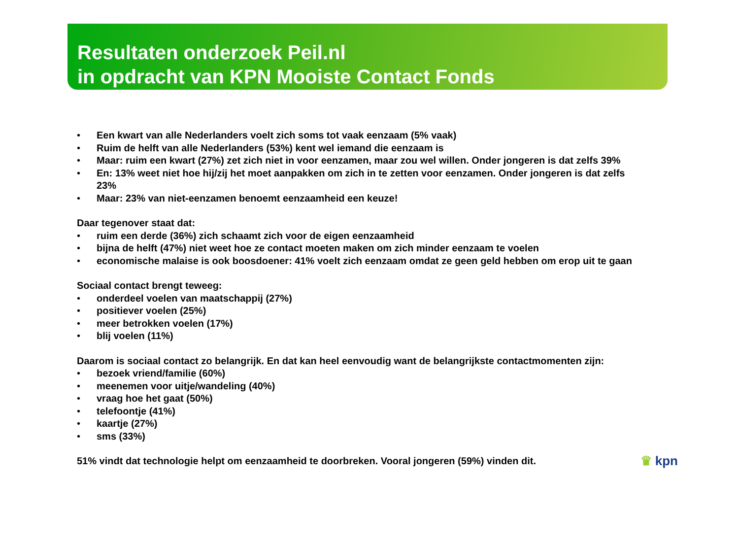Resultaten onderzoek Peil.nl
in opdracht van KPN Mooiste Contact Fonds
• Een kwart van alle Nederlanders voelt zich soms tot vaak eenzaam (5% vaak)
• Ruim de helft van alle Nederlanders (53%) kent wel iemand die eenzaam is
• Maar: ruim een kwart (27%) zet zich niet in voor eenzamen, maar zou wel willen. Onder jongeren is dat zelfs 39%
• En: 13% weet niet hoe hij/zij het moet aanpakken om zich in te zetten voor eenzamen. Onder jongeren is dat zelfs 23%
• Maar: 23% van niet-eenzamen benoemt eenzaamheid een keuze!
Daar tegenover staat dat:
• ruim een derde (36%) zich schaamt zich voor de eigen eenzaamheid
• bijna de helft (47%) niet weet hoe ze contact moeten maken om zich minder eenzaam te voelen
• economische malaise is ook boosdoener: 41% voelt zich eenzaam omdat ze geen geld hebben om erop uit te gaan
Sociaal contact brengt teweeg:
• onderdeel voelen van maatschappij (27%)
• positiever voelen (25%)
• meer betrokken voelen (17%)
• blij voelen (11%)
Daarom is sociaal contact zo belangrijk. En dat kan heel eenvoudig want de belangrijkste contactmomenten zijn:
• bezoek vriend/familie (60%)
• meenemen voor uitje/wandeling (40%)
• vraag hoe het gaat (50%)
• telefoontje (41%)
• kaartje (27%)
• sms (33%)
51% vindt dat technologie helpt om eenzaamheid te doorbreken. Vooral jongeren (59%) vinden dit.
♛ kpn